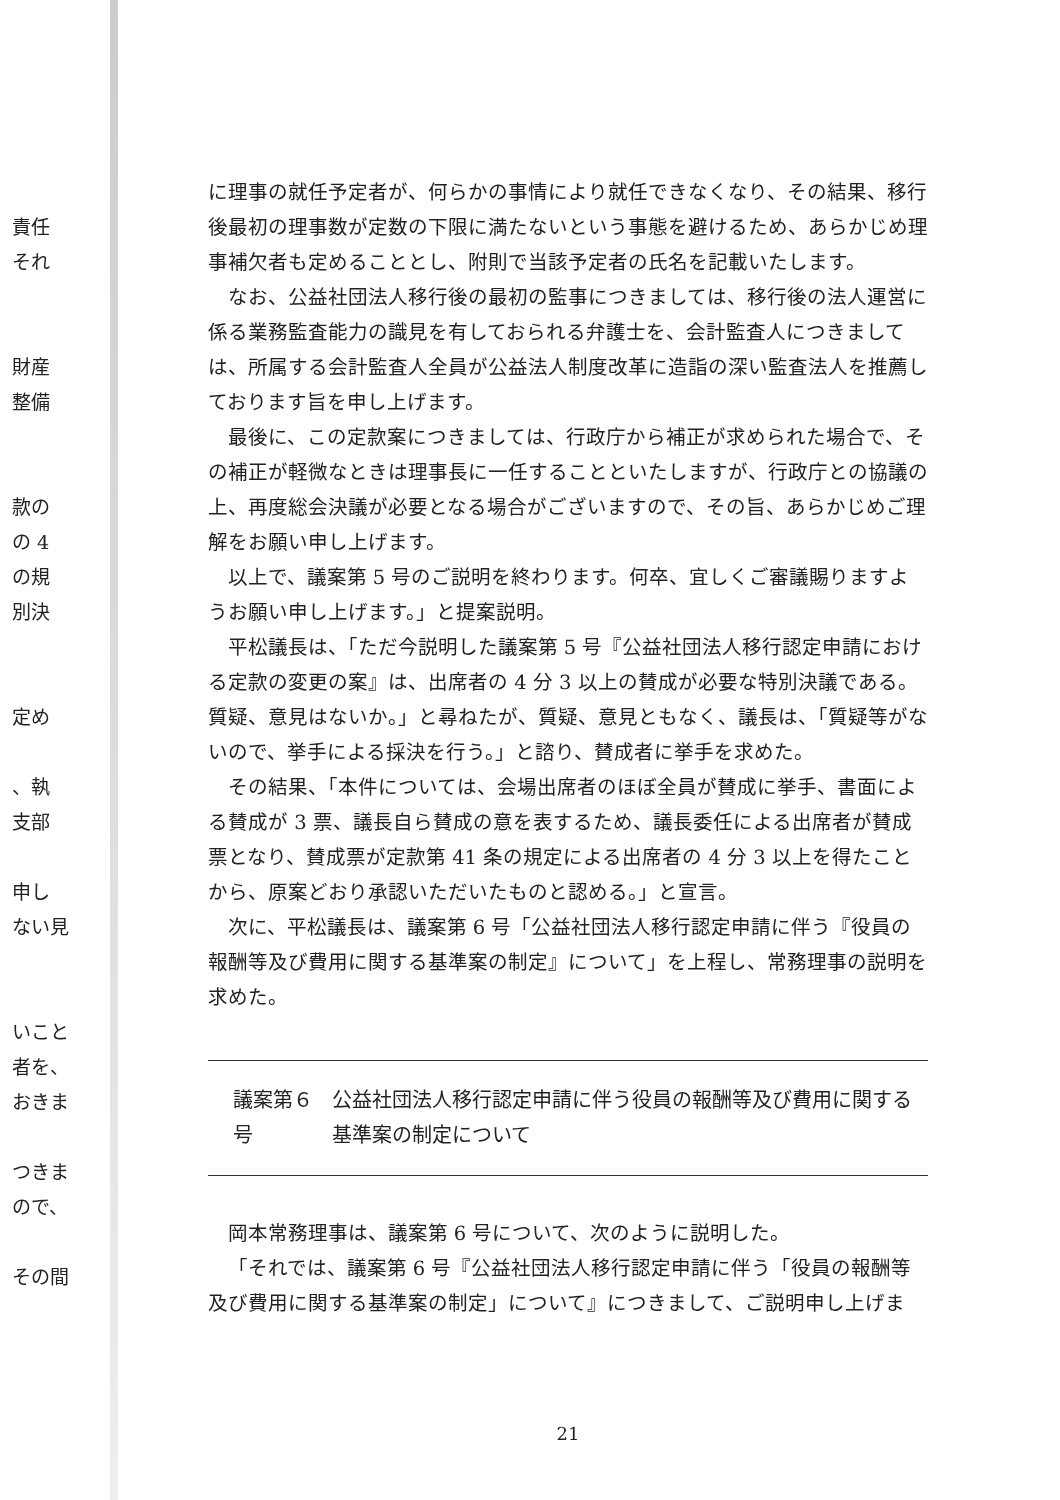責任
それ
財産
整備
款の
の 4
の規
別決
定め
、執
支部
申し
ない見
いこと
者を、
おきま
つきま
ので、
その間
に理事の就任予定者が、何らかの事情により就任できなくなり、その結果、移行後最初の理事数が定数の下限に満たないという事態を避けるため、あらかじめ理事補欠者も定めることとし、附則で当該予定者の氏名を記載いたします。
なお、公益社団法人移行後の最初の監事につきましては、移行後の法人運営に係る業務監査能力の識見を有しておられる弁護士を、会計監査人につきましては、所属する会計監査人全員が公益法人制度改革に造詣の深い監査法人を推薦しております旨を申し上げます。
最後に、この定款案につきましては、行政庁から補正が求められた場合で、その補正が軽微なときは理事長に一任することといたしますが、行政庁との協議の上、再度総会決議が必要となる場合がございますので、その旨、あらかじめご理解をお願い申し上げます。
以上で、議案第 5 号のご説明を終わります。何卒、宜しくご審議賜りますようお願い申し上げます。」と提案説明。
平松議長は、「ただ今説明した議案第 5 号『公益社団法人移行認定申請における定款の変更の案』は、出席者の 4 分 3 以上の賛成が必要な特別決議である。質疑、意見はないか。」と尋ねたが、質疑、意見ともなく、議長は、「質疑等がないので、挙手による採決を行う。」と諮り、賛成者に挙手を求めた。
その結果、「本件については、会場出席者のほぼ全員が賛成に挙手、書面による賛成が 3 票、議長自ら賛成の意を表するため、議長委任による出席者が賛成票となり、賛成票が定款第 41 条の規定による出席者の 4 分 3 以上を得たことから、原案どおり承認いただいたものと認める。」と宣言。
次に、平松議長は、議案第 6 号「公益社団法人移行認定申請に伴う『役員の報酬等及び費用に関する基準案の制定』について」を上程し、常務理事の説明を求めた。
議案第６号 公益社団法人移行認定申請に伴う役員の報酬等及び費用に関する基準案の制定について
岡本常務理事は、議案第 6 号について、次のように説明した。
「それでは、議案第 6 号『公益社団法人移行認定申請に伴う「役員の報酬等及び費用に関する基準案の制定」について』につきまして、ご説明申し上げま
21